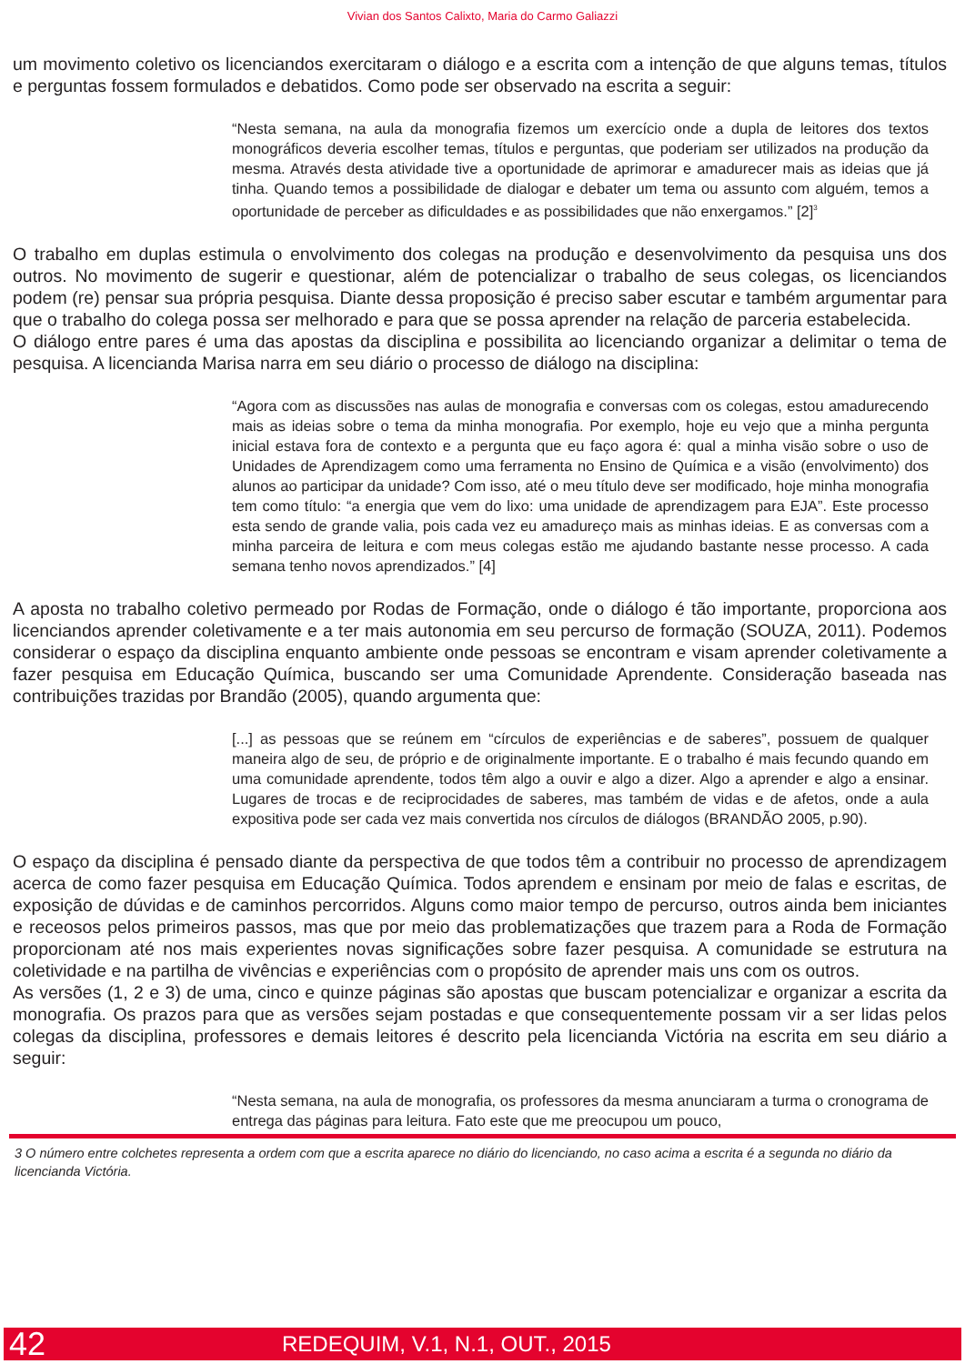Vivian dos Santos Calixto, Maria do Carmo Galiazzi
um movimento coletivo os licenciandos exercitaram o diálogo e a escrita com a intenção de que alguns temas, títulos e perguntas fossem formulados e debatidos. Como pode ser observado na escrita a seguir:
“Nesta semana, na aula da monografia fizemos um exercício onde a dupla de leitores dos textos monográficos deveria escolher temas, títulos e perguntas, que poderiam ser utilizados na produção da mesma. Através desta atividade tive a oportunidade de aprimorar e amadurecer mais as ideias que já tinha. Quando temos a possibilidade de dialogar e debater um tema ou assunto com alguém, temos a oportunidade de perceber as dificuldades e as possibilidades que não enxergamos.” [2]<sup>3</sup>
O trabalho em duplas estimula o envolvimento dos colegas na produção e desenvolvimento da pesquisa uns dos outros. No movimento de sugerir e questionar, além de potencializar o trabalho de seus colegas, os licenciandos podem (re) pensar sua própria pesquisa. Diante dessa proposição é preciso saber escutar e também argumentar para que o trabalho do colega possa ser melhorado e para que se possa aprender na relação de parceria estabelecida.
O diálogo entre pares é uma das apostas da disciplina e possibilita ao licenciando organizar a delimitar o tema de pesquisa. A licencianda Marisa narra em seu diário o processo de diálogo na disciplina:
“Agora com as discussões nas aulas de monografia e conversas com os colegas, estou amadurecendo mais as ideias sobre o tema da minha monografia. Por exemplo, hoje eu vejo que a minha pergunta inicial estava fora de contexto e a pergunta que eu faço agora é: qual a minha visão sobre o uso de Unidades de Aprendizagem como uma ferramenta no Ensino de Química e a visão (envolvimento) dos alunos ao participar da unidade? Com isso, até o meu título deve ser modificado, hoje minha monografia tem como título: “a energia que vem do lixo: uma unidade de aprendizagem para EJA”. Este processo esta sendo de grande valia, pois cada vez eu amadureço mais as minhas ideias. E as conversas com a minha parceira de leitura e com meus colegas estão me ajudando bastante nesse processo. A cada semana tenho novos aprendizados.” [4]
A aposta no trabalho coletivo permeado por Rodas de Formação, onde o diálogo é tão importante, proporciona aos licenciandos aprender coletivamente e a ter mais autonomia em seu percurso de formação (SOUZA, 2011). Podemos considerar o espaço da disciplina enquanto ambiente onde pessoas se encontram e visam aprender coletivamente a fazer pesquisa em Educação Química, buscando ser uma Comunidade Aprendente. Consideração baseada nas contribuições trazidas por Brandão (2005), quando argumenta que:
[...] as pessoas que se reúnem em “círculos de experiências e de saberes”, possuem de qualquer maneira algo de seu, de próprio e de originalmente importante. E o trabalho é mais fecundo quando em uma comunidade aprendente, todos têm algo a ouvir e algo a dizer. Algo a aprender e algo a ensinar. Lugares de trocas e de reciprocidades de saberes, mas também de vidas e de afetos, onde a aula expositiva pode ser cada vez mais convertida nos círculos de diálogos (BRANDÃO 2005, p.90).
O espaço da disciplina é pensado diante da perspectiva de que todos têm a contribuir no processo de aprendizagem acerca de como fazer pesquisa em Educação Química. Todos aprendem e ensinam por meio de falas e escritas, de exposição de dúvidas e de caminhos percorridos. Alguns como maior tempo de percurso, outros ainda bem iniciantes e receosos pelos primeiros passos, mas que por meio das problematizações que trazem para a Roda de Formação proporcionam até nos mais experientes novas significações sobre fazer pesquisa. A comunidade se estrutura na coletividade e na partilha de vivências e experiências com o propósito de aprender mais uns com os outros.
As versões (1, 2 e 3) de uma, cinco e quinze páginas são apostas que buscam potencializar e organizar a escrita da monografia. Os prazos para que as versões sejam postadas e que consequentemente possam vir a ser lidas pelos colegas da disciplina, professores e demais leitores é descrito pela licencianda Victória na escrita em seu diário a seguir:
“Nesta semana, na aula de monografia, os professores da mesma anunciaram a turma o cronograma de entrega das páginas para leitura. Fato este que me preocupou um pouco,
3 O número entre colchetes representa a ordem com que a escrita aparece no diário do licenciando, no caso acima a escrita é a segunda no diário da licencianda Victória.
42 REDEQUIM, V.1, N.1, OUT., 2015